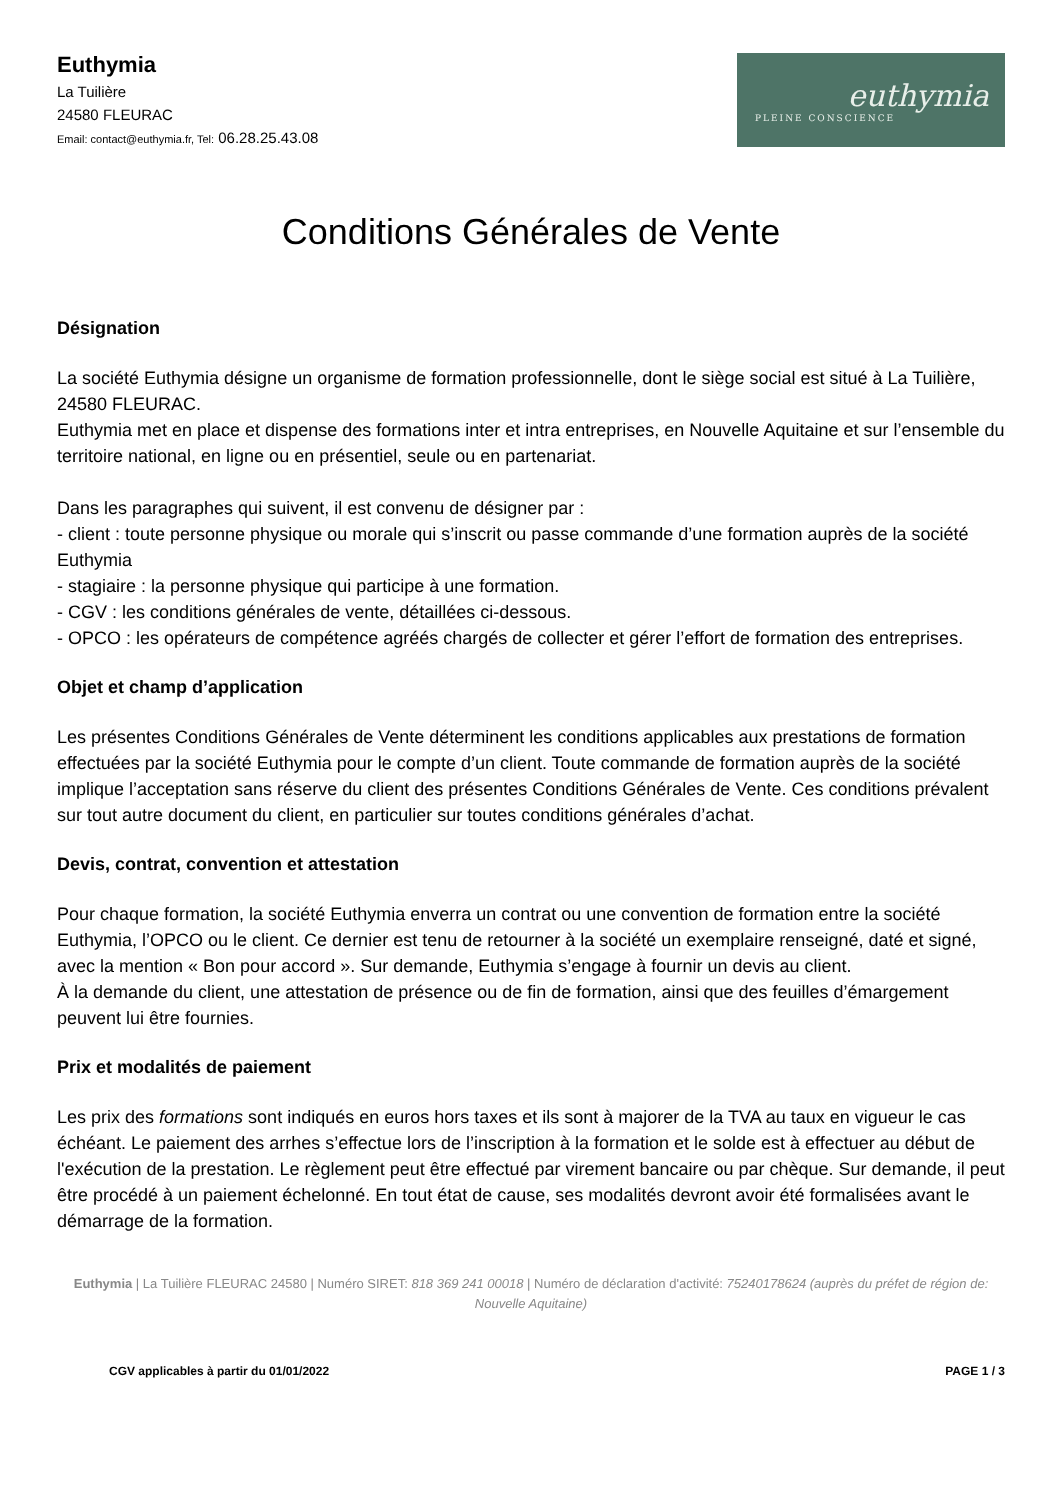Euthymia
La Tuilière
24580 FLEURAC
Email: contact@euthymia.fr, Tel: 06.28.25.43.08
euthymia
PLEINE CONSCIENCE
Conditions Générales de Vente
Désignation
La société Euthymia désigne un organisme de formation professionnelle, dont le siège social est situé à La Tuilière, 24580 FLEURAC.
Euthymia met en place et dispense des formations inter et intra entreprises, en Nouvelle Aquitaine et sur l’ensemble du territoire national, en ligne ou en présentiel, seule ou en partenariat.
Dans les paragraphes qui suivent, il est convenu de désigner par :
- client : toute personne physique ou morale qui s’inscrit ou passe commande d’une formation auprès de la société Euthymia
- stagiaire : la personne physique qui participe à une formation.
- CGV : les conditions générales de vente, détaillées ci-dessous.
- OPCO : les opérateurs de compétence agréés chargés de collecter et gérer l’effort de formation des entreprises.
Objet et champ d’application
Les présentes Conditions Générales de Vente déterminent les conditions applicables aux prestations de formation effectuées par la société Euthymia pour le compte d’un client. Toute commande de formation auprès de la société implique l’acceptation sans réserve du client des présentes Conditions Générales de Vente. Ces conditions prévalent sur tout autre document du client, en particulier sur toutes conditions générales d’achat.
Devis, contrat, convention et attestation
Pour chaque formation, la société Euthymia enverra un contrat ou une convention de formation entre la société Euthymia, l’OPCO ou le client. Ce dernier est tenu de retourner à la société un exemplaire renseigné, daté et signé, avec la mention « Bon pour accord ». Sur demande, Euthymia s’engage à fournir un devis au client.
À la demande du client, une attestation de présence ou de fin de formation, ainsi que des feuilles d’émargement peuvent lui être fournies.
Prix et modalités de paiement
Les prix des formations sont indiqués en euros hors taxes et ils sont à majorer de la TVA au taux en vigueur le cas échéant. Le paiement des arrhes s’effectue lors de l’inscription à la formation et le solde est à effectuer au début de l'exécution de la prestation. Le règlement peut être effectué par virement bancaire ou par chèque. Sur demande, il peut être procédé à un paiement échelonné. En tout état de cause, ses modalités devront avoir été formalisées avant le démarrage de la formation.
Euthymia | La Tuilière FLEURAC 24580 | Numéro SIRET: 818 369 241 00018 | Numéro de déclaration d'activité: 75240178624 (auprès du préfet de région de: Nouvelle Aquitaine)
CGV applicables à partir du 01/01/2022 PAGE 1 / 3